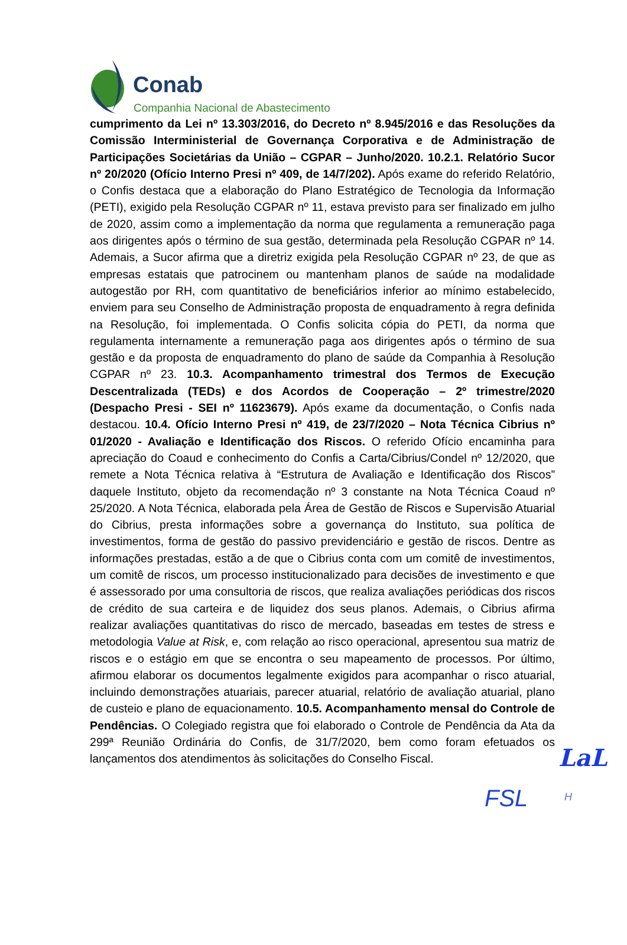Conab
Companhia Nacional de Abastecimento
cumprimento da Lei nº 13.303/2016, do Decreto nº 8.945/2016 e das Resoluções da Comissão Interministerial de Governança Corporativa e de Administração de Participações Societárias da União – CGPAR – Junho/2020. 10.2.1. Relatório Sucor nº 20/2020 (Ofício Interno Presi nº 409, de 14/7/202). Após exame do referido Relatório, o Confis destaca que a elaboração do Plano Estratégico de Tecnologia da Informação (PETI), exigido pela Resolução CGPAR nº 11, estava previsto para ser finalizado em julho de 2020, assim como a implementação da norma que regulamenta a remuneração paga aos dirigentes após o término de sua gestão, determinada pela Resolução CGPAR nº 14. Ademais, a Sucor afirma que a diretriz exigida pela Resolução CGPAR nº 23, de que as empresas estatais que patrocinem ou mantenham planos de saúde na modalidade autogestão por RH, com quantitativo de beneficiários inferior ao mínimo estabelecido, enviem para seu Conselho de Administração proposta de enquadramento à regra definida na Resolução, foi implementada. O Confis solicita cópia do PETI, da norma que regulamenta internamente a remuneração paga aos dirigentes após o término de sua gestão e da proposta de enquadramento do plano de saúde da Companhia à Resolução CGPAR nº 23. 10.3. Acompanhamento trimestral dos Termos de Execução Descentralizada (TEDs) e dos Acordos de Cooperação – 2º trimestre/2020 (Despacho Presi - SEI nº 11623679). Após exame da documentação, o Confis nada destacou. 10.4. Ofício Interno Presi nº 419, de 23/7/2020 – Nota Técnica Cibrius nº 01/2020 - Avaliação e Identificação dos Riscos. O referido Ofício encaminha para apreciação do Coaud e conhecimento do Confis a Carta/Cibrius/Condel nº 12/2020, que remete a Nota Técnica relativa à “Estrutura de Avaliação e Identificação dos Riscos” daquele Instituto, objeto da recomendação nº 3 constante na Nota Técnica Coaud nº 25/2020. A Nota Técnica, elaborada pela Área de Gestão de Riscos e Supervisão Atuarial do Cibrius, presta informações sobre a governança do Instituto, sua política de investimentos, forma de gestão do passivo previdenciário e gestão de riscos. Dentre as informações prestadas, estão a de que o Cibrius conta com um comitê de investimentos, um comitê de riscos, um processo institucionalizado para decisões de investimento e que é assessorado por uma consultoria de riscos, que realiza avaliações periódicas dos riscos de crédito de sua carteira e de liquidez dos seus planos. Ademais, o Cibrius afirma realizar avaliações quantitativas do risco de mercado, baseadas em testes de stress e metodologia Value at Risk, e, com relação ao risco operacional, apresentou sua matriz de riscos e o estágio em que se encontra o seu mapeamento de processos. Por último, afirmou elaborar os documentos legalmente exigidos para acompanhar o risco atuarial, incluindo demonstrações atuariais, parecer atuarial, relatório de avaliação atuarial, plano de custeio e plano de equacionamento. 10.5. Acompanhamento mensal do Controle de Pendências. O Colegiado registra que foi elaborado o Controle de Pendência da Ata da 299ª Reunião Ordinária do Confis, de 31/7/2020, bem como foram efetuados os lançamentos dos atendimentos às solicitações do Conselho Fiscal.
LaL
FSL H